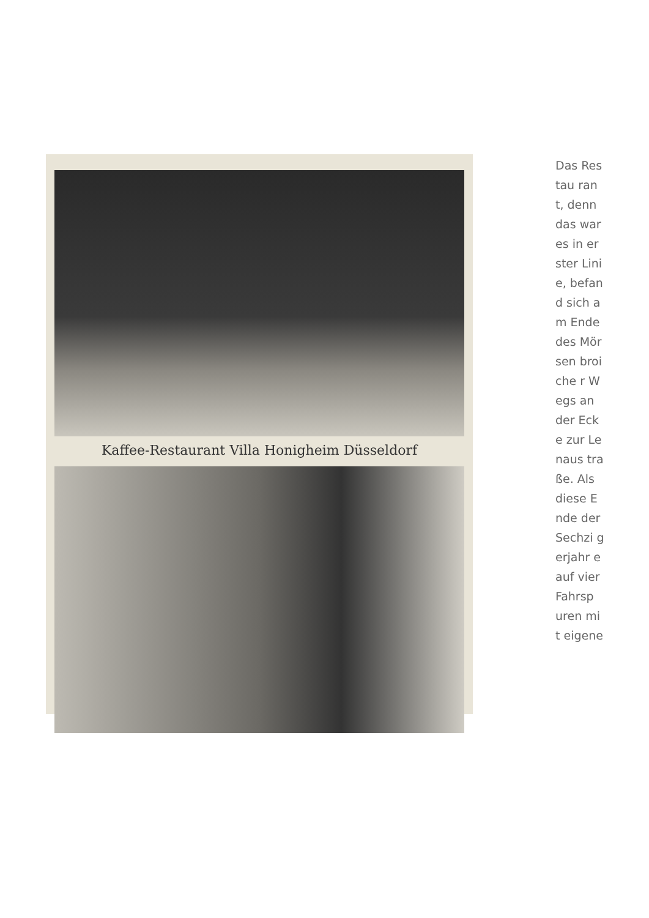Kaffee-Restaurant Villa Honigheim Düsseldorf
Das Restau rant, denn das war es in erster Linie, befand sich am Ende des Mörsen broiche r Wegs an der Ecke zur Lenaus traße. Als diese Ende der Sechzi gerjahr e auf vier Fahrsp uren mit eigene